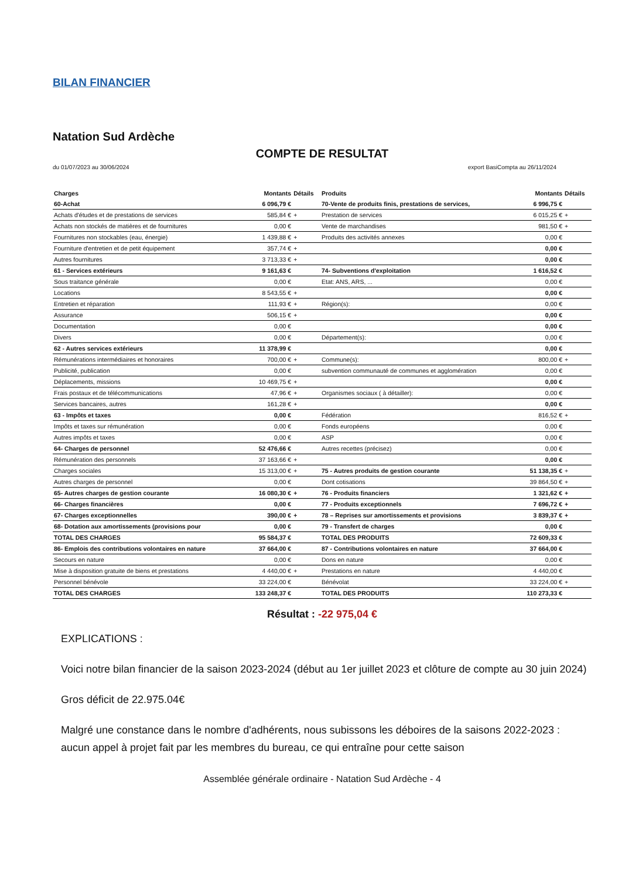BILAN FINANCIER
Natation Sud Ardèche
COMPTE DE RESULTAT
du 01/07/2023 au 30/06/2024 export BasiCompta au 26/11/2024
| Charges | Montants | Détails | Produits | Montants | Détails |
| --- | --- | --- | --- | --- | --- |
| 60-Achat | 6 096,79 € | | 70-Vente de produits finis, prestations de services, | 6 996,75 € | |
| Achats d'études et de prestations de services | 585,84 € | + | Prestation de services | 6 015,25 € | + |
| Achats non stockés de matières et de fournitures | 0,00 € | | Vente de marchandises | 981,50 € | + |
| Fournitures non stockables (eau, énergie) | 1 439,88 € | + | Produits des activités annexes | 0,00 € | |
| Fourniture d'entretien et de petit équipement | 357,74 € | + | | 0,00 € | |
| Autres fournitures | 3 713,33 € | + | | 0,00 € | |
| 61 - Services extérieurs | 9 161,63 € | | 74- Subventions d'exploitation | 1 616,52 € | |
| Sous traitance générale | 0,00 € | | Etat: ANS, ARS, ... | 0,00 € | |
| Locations | 8 543,55 € | + | | 0,00 € | |
| Entretien et réparation | 111,93 € | + | Région(s): | 0,00 € | |
| Assurance | 506,15 € | + | | 0,00 € | |
| Documentation | 0,00 € | | | 0,00 € | |
| Divers | 0,00 € | | Département(s): | 0,00 € | |
| 62 - Autres services extérieurs | 11 378,99 € | | | 0,00 € | |
| Rémunérations intermédiaires et honoraires | 700,00 € | + | Commune(s): | 800,00 € | + |
| Publicité, publication | 0,00 € | | subvention communauté de communes et agglomération | 0,00 € | |
| Déplacements, missions | 10 469,75 € | + | | 0,00 € | |
| Frais postaux et de télécommunications | 47,96 € | + | Organismes sociaux ( à détailler): | 0,00 € | |
| Services bancaires, autres | 161,28 € | + | | 0,00 € | |
| 63 - Impôts et taxes | 0,00 € | | Fédération | 816,52 € | + |
| Impôts et taxes sur rémunération | 0,00 € | | Fonds européens | 0,00 € | |
| Autres impôts et taxes | 0,00 € | | ASP | 0,00 € | |
| 64- Charges de personnel | 52 476,66 € | | Autres recettes (précisez) | 0,00 € | |
| Rémunération des personnels | 37 163,66 € | + | | 0,00 € | |
| Charges sociales | 15 313,00 € | + | 75 - Autres produits de gestion courante | 51 138,35 € | + |
| Autres charges de personnel | 0,00 € | | Dont cotisations | 39 864,50 € | + |
| 65- Autres charges de gestion courante | 16 080,30 € | + | 76 - Produits financiers | 1 321,62 € | + |
| 66- Charges financières | 0,00 € | | 77 - Produits exceptionnels | 7 696,72 € | + |
| 67- Charges exceptionnelles | 390,00 € | + | 78 – Reprises sur amortissements et provisions | 3 839,37 € | + |
| 68- Dotation aux amortissements (provisions pour | 0,00 € | | 79 - Transfert de charges | 0,00 € | |
| TOTAL DES CHARGES | 95 584,37 € | | TOTAL DES PRODUITS | 72 609,33 € | |
| 86- Emplois des contributions volontaires en nature | 37 664,00 € | | 87 - Contributions volontaires en nature | 37 664,00 € | |
| Secours en nature | 0,00 € | | Dons en nature | 0,00 € | |
| Mise à disposition gratuite de biens et prestations | 4 440,00 € | + | Prestations en nature | 4 440,00 € | |
| Personnel bénévole | 33 224,00 € | | Bénévolat | 33 224,00 € | + |
| TOTAL DES CHARGES | 133 248,37 € | | TOTAL DES PRODUITS | 110 273,33 € | |
Résultat : -22 975,04 €
EXPLICATIONS :
Voici notre bilan financier de la saison 2023-2024 (début au 1er juillet 2023 et clôture de compte au 30 juin 2024)
Gros déficit de 22.975.04€
Malgré une constance dans le nombre d'adhérents, nous subissons les déboires de la saisons 2022-2023 : aucun appel à projet fait par les membres du bureau, ce qui entraîne pour cette saison
Assemblée générale ordinaire - Natation Sud Ardèche - 4